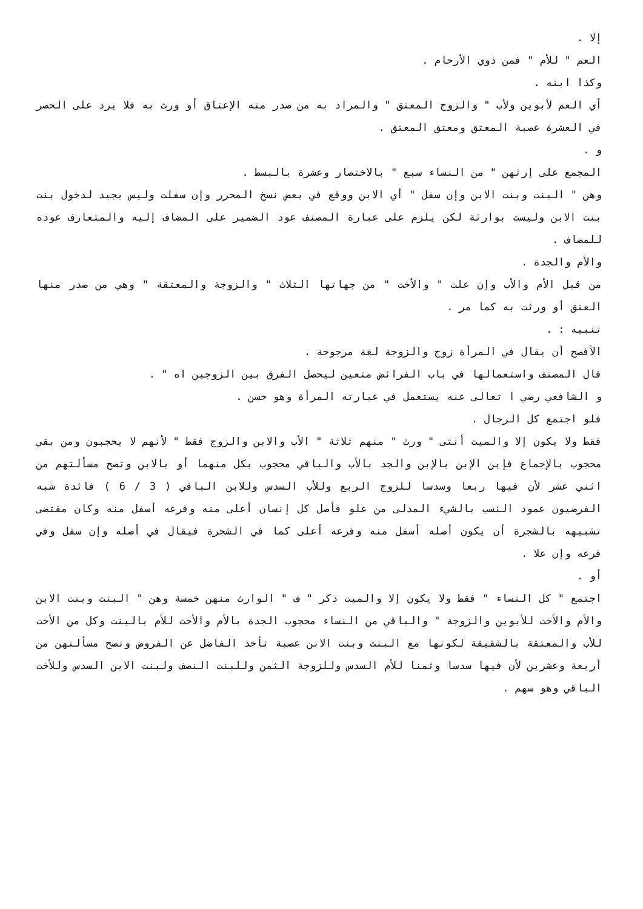إلا .
العم " للأم " فمن ذوي الأرحام .
وكذا ابنه .
أي العم لأبوين ولأب " والزوج المعتق " والمراد به من صدر منه الإعتاق أو ورث به فلا يرد على الحصر في العشرة عصبة المعتق ومعتق المعتق .
و .
المجمع على إرثهن " من النساء سبع " بالاختصار وعشرة بالبسط .
وهن " البنت وبنت الابن وإن سفل " أي الابن ووقع في بعض نسخ المحرر وإن سفلت وليس بجيد لدخول بنت بنت الابن وليست بوارثة لكن يلزم على عبارة المصنف عود الضمير على المضاف إليه والمتعارف عوده للمضاف .
والأم والجدة .
من قبل الأم والأب وإن علت " والأخت " من جهاتها الثلاث " والزوجة والمعتقة " وهي من صدر منها العتق أو ورثت به كما مر .
تنبيه : .
الأفصح أن يقال في المرأة زوج والزوجة لغة مرجوحة .
قال المصنف واستعمالها في باب الفرائض متعين ليحصل الفرق بين الزوجين اه " .
و الشافعي رضي ا تعالى عنه يستعمل في عبارته المرأة وهو حسن .
فلو اجتمع كل الرجال .
فقط ولا يكون إلا والميت أنثى " ورث " منهم ثلاثة " الأب والابن والزوج فقط " لأنهم لا يحجبون ومن بقي محجوب بالإجماع فإبن الإبن بالإبن والجد بالأب والباقي محجوب بكل منهما أو بالابن وتصح مسألتهم من اثني عشر لأن فيها ربعا وسدسا للزوج الربع وللأب السدس وللابن الباقي ( 3 / 6 ) فائدة شبه الفرضيون عمود النسب بالشيء المدلى من علو فأصل كل إنسان أعلى منه وفرعه أسفل منه وكان مقتضى تشبيهه بالشجرة أن يكون أصله أسفل منه وفرعه أعلى كما في الشجرة فيقال في أصله وإن سفل وفي فرعه وإن علا .
أو .
اجتمع " كل النساء " فقط ولا يكون إلا والميت ذكر " ف " الوارث منهن خمسة وهن " البنت وبنت الابن والأم والأخت للأبوين والزوجة " والباقي من النساء محجوب الجدة بالأم والأخت للأم بالبنت وكل من الأخت للأب والمعتقة بالشقيقة لكونها مع البنت وبنت الابن عصبة تأخذ الفاضل عن الفروض وتصح مسألتهن من أربعة وعشرين لأن فيها سدسا وثمنا للأم السدس وللزوجة الثمن وللبنت النصف ولبنت الابن السدس وللأخت الباقي وهو سهم .